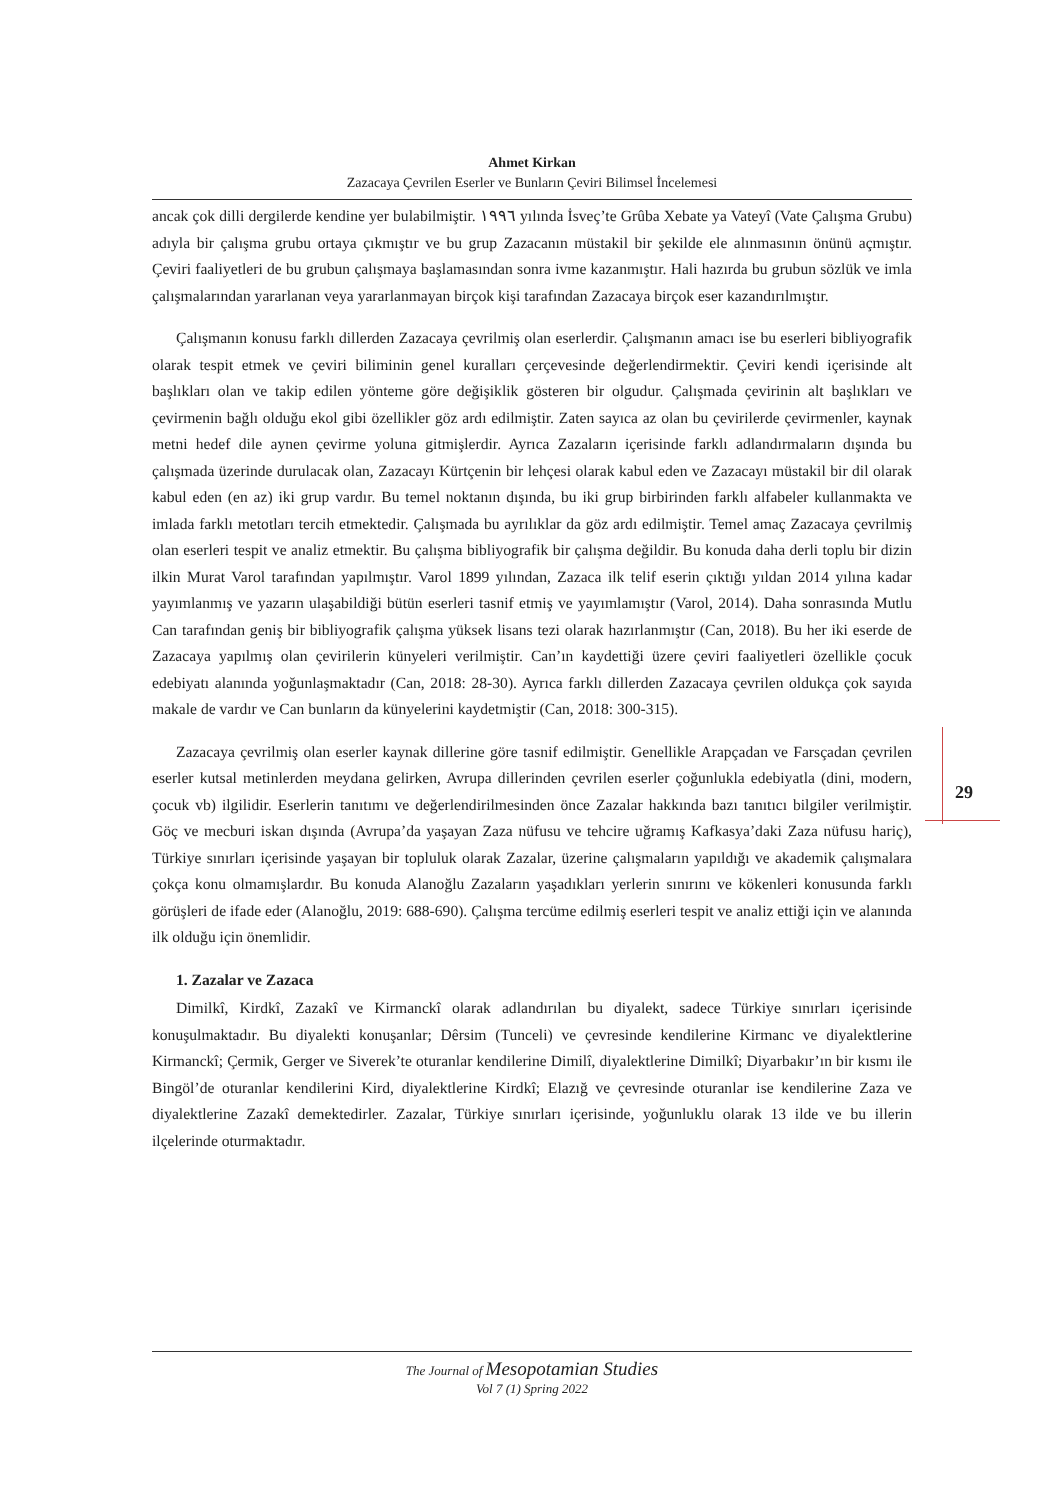Ahmet Kirkan
Zazacaya Çevrilen Eserler ve Bunların Çeviri Bilimsel İncelemesi
ancak çok dilli dergilerde kendine yer bulabilmiştir. ١٩٩٦ yılında İsveç’te Grûba Xebate ya Vateyî (Vate Çalışma Grubu) adıyla bir çalışma grubu ortaya çıkmıştır ve bu grup Zazacanın müstakil bir şekilde ele alınmasının önünü açmıştır. Çeviri faaliyetleri de bu grubun çalışmaya başlamasından sonra ivme kazanmıştır. Hali hazırda bu grubun sözlük ve imla çalışmalarından yararlanan veya yararlanmayan birçok kişi tarafından Zazacaya birçok eser kazandırılmıştır.
Çalışmanın konusu farklı dillerden Zazacaya çevrilmiş olan eserlerdir. Çalışmanın amacı ise bu eserleri bibliyografik olarak tespit etmek ve çeviri biliminin genel kuralları çerçevesinde değerlendirmektir. Çeviri kendi içerisinde alt başlıkları olan ve takip edilen yönteme göre değişiklik gösteren bir olgudur. Çalışmada çevirinin alt başlıkları ve çevirmenin bağlı olduğu ekol gibi özellikler göz ardı edilmiştir. Zaten sayıca az olan bu çevirilerde çevirmenler, kaynak metni hedef dile aynen çevirme yoluna gitmişlerdir. Ayrıca Zazaların içerisinde farklı adlandırmaların dışında bu çalışmada üzerinde durulacak olan, Zazacayı Kürtçenin bir lehçesi olarak kabul eden ve Zazacayı müstakil bir dil olarak kabul eden (en az) iki grup vardır. Bu temel noktanın dışında, bu iki grup birbirinden farklı alfabeler kullanmakta ve imlada farklı metotları tercih etmektedir. Çalışmada bu ayrılıklar da göz ardı edilmiştir. Temel amaç Zazacaya çevrilmiş olan eserleri tespit ve analiz etmektir. Bu çalışma bibliyografik bir çalışma değildir. Bu konuda daha derli toplu bir dizin ilkin Murat Varol tarafından yapılmıştır. Varol 1899 yılından, Zazaca ilk telif eserin çıktığı yıldan 2014 yılına kadar yayımlanmış ve yazarın ulaşabildiği bütün eserleri tasnif etmiş ve yayımlamıştır (Varol, 2014). Daha sonrasında Mutlu Can tarafından geniş bir bibliyografik çalışma yüksek lisans tezi olarak hazırlanmıştır (Can, 2018). Bu her iki eserde de Zazacaya yapılmış olan çevirilerin künyeleri verilmiştir. Can’ın kaydettiği üzere çeviri faaliyetleri özellikle çocuk edebiyatı alanında yoğunlaşmaktadır (Can, 2018: 28-30). Ayrıca farklı dillerden Zazacaya çevrilen oldukça çok sayıda makale de vardır ve Can bunların da künyelerini kaydetmiştir (Can, 2018: 300-315).
Zazacaya çevrilmiş olan eserler kaynak dillerine göre tasnif edilmiştir. Genellikle Arapçadan ve Farsçadan çevrilen eserler kutsal metinlerden meydana gelirken, Avrupa dillerinden çevrilen eserler çoğunlukla edebiyatla (dini, modern, çocuk vb) ilgilidir. Eserlerin tanıtımı ve değerlendirilmesinden önce Zazalar hakkında bazı tanıtıcı bilgiler verilmiştir. Göç ve mecburi iskan dışında (Avrupa’da yaşayan Zaza nüfusu ve tehcire uğramış Kafkasya’daki Zaza nüfusu hariç), Türkiye sınırları içerisinde yaşayan bir topluluk olarak Zazalar, üzerine çalışmaların yapıldığı ve akademik çalışmalara çokça konu olmamışlardır. Bu konuda Alanoğlu Zazaların yaşadıkları yerlerin sınırını ve kökenleri konusunda farklı görüşleri de ifade eder (Alanoğlu, 2019: 688-690). Çalışma tercüme edilmiş eserleri tespit ve analiz ettiği için ve alanında ilk olduğu için önemlidir.
1. Zazalar ve Zazaca
Dimilkî, Kirdkî, Zazakî ve Kirmanckî olarak adlandırılan bu diyalekt, sadece Türkiye sınırları içerisinde konuşulmaktadır. Bu diyalekti konuşanlar; Dêrsim (Tunceli) ve çevresinde kendilerine Kirmanc ve diyalektlerine Kirmanckî; Çermik, Gerger ve Siverek’te oturanlar kendilerine Dimilî, diyalektlerine Dimilkî; Diyarbakır’ın bir kısmı ile Bingöl’de oturanlar kendilerini Kird, diyalektlerine Kirdkî; Elazığ ve çevresinde oturanlar ise kendilerine Zaza ve diyalektlerine Zazakî demektedirler. Zazalar, Türkiye sınırları içerisinde, yoğunluklu olarak 13 ilde ve bu illerin ilçelerinde oturmaktadır.
29
The Journal of Mesopotamian Studies
Vol 7 (1) Spring 2022